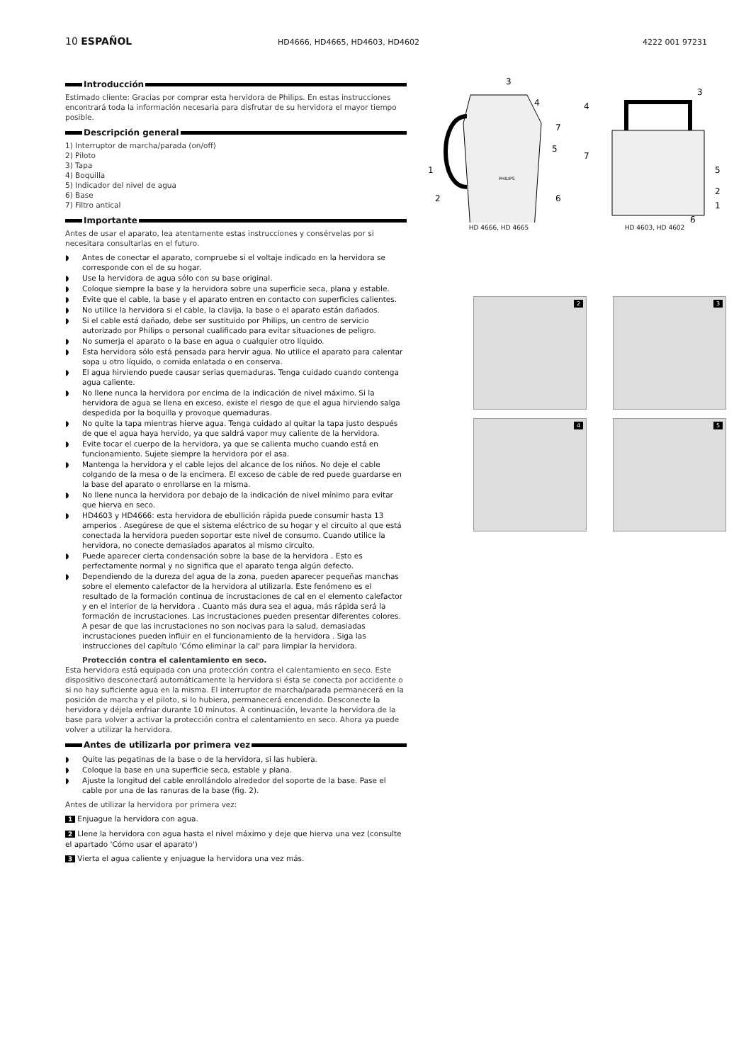10 ESPAÑOL
HD4666, HD4665, HD4603, HD4602 4222 001 97231
Introducción
Estimado cliente: Gracias por comprar esta hervidora de Philips. En estas instrucciones encontrará toda la información necesaria para disfrutar de su hervidora el mayor tiempo posible.
Descripción general
1) Interruptor de marcha/parada (on/off)
2) Piloto
3) Tapa
4) Boquilla
5) Indicador del nivel de agua
6) Base
7) Filtro antical
Importante
Antes de usar el aparato, lea atentamente estas instrucciones y consérvelas por si necesitara consultarlas en el futuro.
◗ Antes de conectar el aparato, compruebe si el voltaje indicado en la hervidora se corresponde con el de su hogar.
◗ Use la hervidora de agua sólo con su base original.
◗ Coloque siempre la base y la hervidora sobre una superficie seca, plana y estable.
◗ Evite que el cable, la base y el aparato entren en contacto con superficies calientes.
◗ No utilice la hervidora si el cable, la clavija, la base o el aparato están dañados.
◗ Si el cable está dañado, debe ser sustituido por Philips, un centro de servicio autorizado por Philips o personal cualificado para evitar situaciones de peligro.
◗ No sumerja el aparato o la base en agua o cualquier otro líquido.
◗ Esta hervidora sólo está pensada para hervir agua. No utilice el aparato para calentar sopa u otro líquido, o comida enlatada o en conserva.
◗ El agua hirviendo puede causar serias quemaduras. Tenga cuidado cuando contenga agua caliente.
◗ No llene nunca la hervidora por encima de la indicación de nivel máximo. Si la hervidora de agua se llena en exceso, existe el riesgo de que el agua hirviendo salga despedida por la boquilla y provoque quemaduras.
◗ No quite la tapa mientras hierve agua. Tenga cuidado al quitar la tapa justo después de que el agua haya hervido, ya que saldrá vapor muy caliente de la hervidora.
◗ Evite tocar el cuerpo de la hervidora, ya que se calienta mucho cuando está en funcionamiento. Sujete siempre la hervidora por el asa.
◗ Mantenga la hervidora y el cable lejos del alcance de los niños. No deje el cable colgando de la mesa o de la encimera. El exceso de cable de red puede guardarse en la base del aparato o enrollarse en la misma.
◗ No llene nunca la hervidora por debajo de la indicación de nivel mínimo para evitar que hierva en seco.
◗ HD4603 y HD4666: esta hervidora de ebullición rápida puede consumir hasta 13 amperios . Asegúrese de que el sistema eléctrico de su hogar y el circuito al que está conectada la hervidora pueden soportar este nivel de consumo. Cuando utilice la hervidora, no conecte demasiados aparatos al mismo circuito.
◗ Puede aparecer cierta condensación sobre la base de la hervidora . Esto es perfectamente normal y no significa que el aparato tenga algún defecto.
◗ Dependiendo de la dureza del agua de la zona, pueden aparecer pequeñas manchas sobre el elemento calefactor de la hervidora al utilizarla. Este fenómeno es el resultado de la formación continua de incrustaciones de cal en el elemento calefactor y en el interior de la hervidora . Cuanto más dura sea el agua, más rápida será la formación de incrustaciones. Las incrustaciones pueden presentar diferentes colores. A pesar de que las incrustaciones no son nocivas para la salud, demasiadas incrustaciones pueden influir en el funcionamiento de la hervidora . Siga las instrucciones del capítulo 'Cómo eliminar la cal' para limpiar la hervidora.
Protección contra el calentamiento en seco.
Esta hervidora está equipada con una protección contra el calentamiento en seco. Este dispositivo desconectará automáticamente la hervidora si ésta se conecta por accidente o si no hay suficiente agua en la misma. El interruptor de marcha/parada permanecerá en la posición de marcha y el piloto, si lo hubiera, permanecerá encendido. Desconecte la hervidora y déjela enfriar durante 10 minutos. A continuación, levante la hervidora de la base para volver a activar la protección contra el calentamiento en seco. Ahora ya puede volver a utilizar la hervidora.
Antes de utilizarla por primera vez
◗ Quite las pegatinas de la base o de la hervidora, si las hubiera.
◗ Coloque la base en una superficie seca, estable y plana.
◗ Ajuste la longitud del cable enrollándolo alrededor del soporte de la base. Pase el cable por una de las ranuras de la base (fig. 2).
Antes de utilizar la hervidora por primera vez:
1 Enjuague la hervidora con agua.
2 Llene la hervidora con agua hasta el nivel máximo y deje que hierva una vez (consulte el apartado 'Cómo usar el aparato')
3 Vierta el agua caliente y enjuague la hervidora una vez más.
PHILIPS
3
4
5
6
7
1
2
HD 4666, HD 4665
3
4
5
6
7
2
1
HD 4603, HD 4602
2 3 4 5